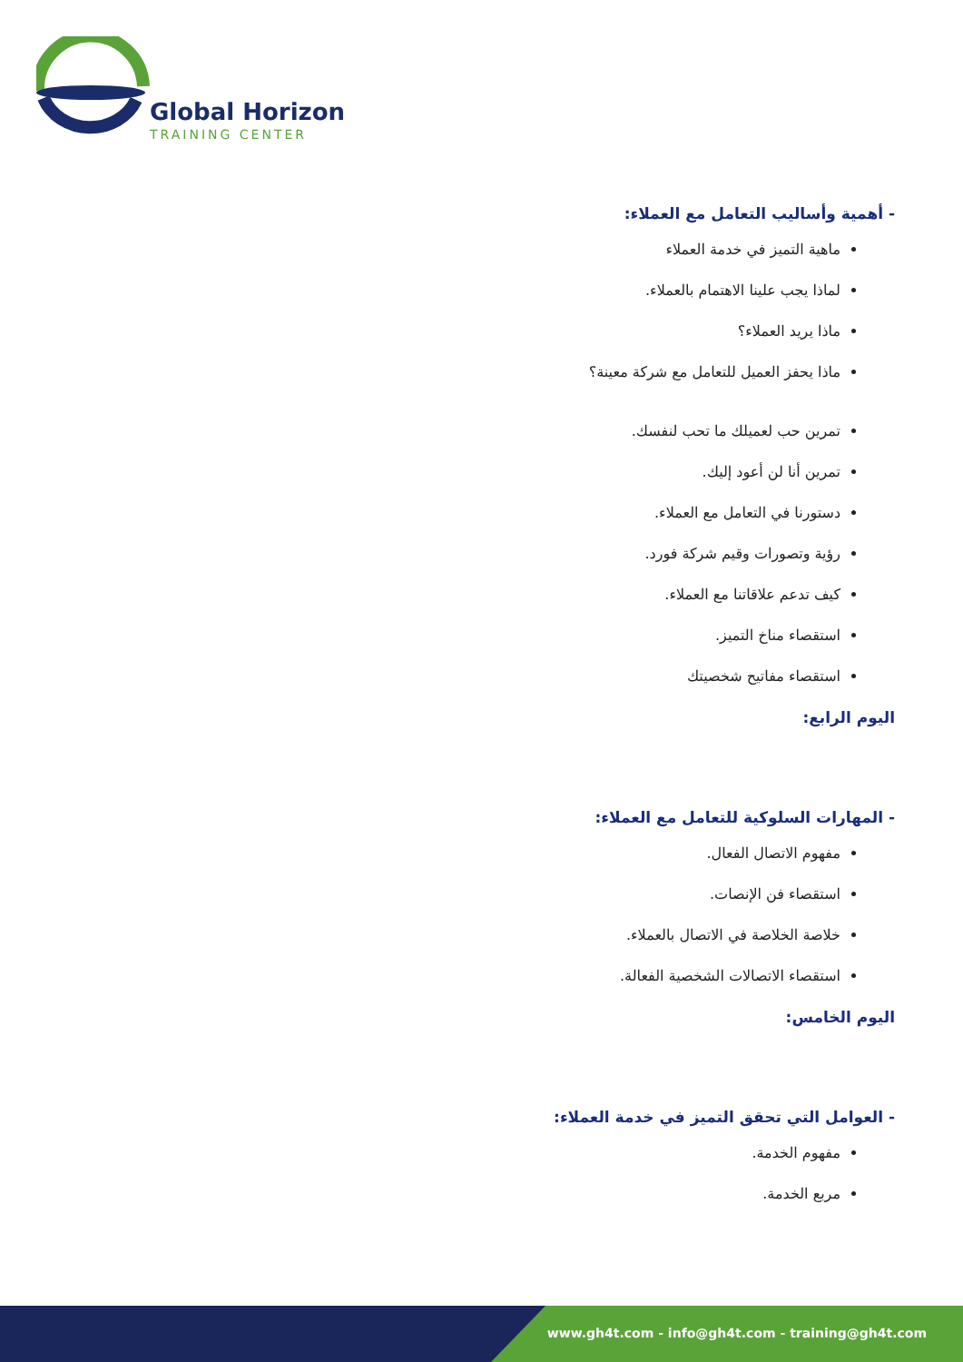Global Horizon
TRAINING CENTER
- أهمية وأساليب التعامل مع العملاء:
ماهية التميز في خدمة العملاء
لماذا يجب علينا الاهتمام بالعملاء.
ماذا يريد العملاء؟
ماذا يحفز العميل للتعامل مع شركة معينة؟
تمرين حب لعميلك ما تحب لنفسك.
تمرين أنا لن أعود إليك.
دستورنا في التعامل مع العملاء.
رؤية وتصورات وقيم شركة فورد.
كيف تدعم علاقاتنا مع العملاء.
استقصاء مناخ التميز.
استقصاء مفاتيح شخصيتك
اليوم الرابع:
- المهارات السلوكية للتعامل مع العملاء:
مفهوم الاتصال الفعال.
استقصاء فن الإنصات.
خلاصة الخلاصة في الاتصال بالعملاء.
استقصاء الاتصالات الشخصية الفعالة.
اليوم الخامس:
- العوامل التي تحقق التميز في خدمة العملاء:
مفهوم الخدمة.
مربع الخدمة.
www.gh4t.com - info@gh4t.com - training@gh4t.com